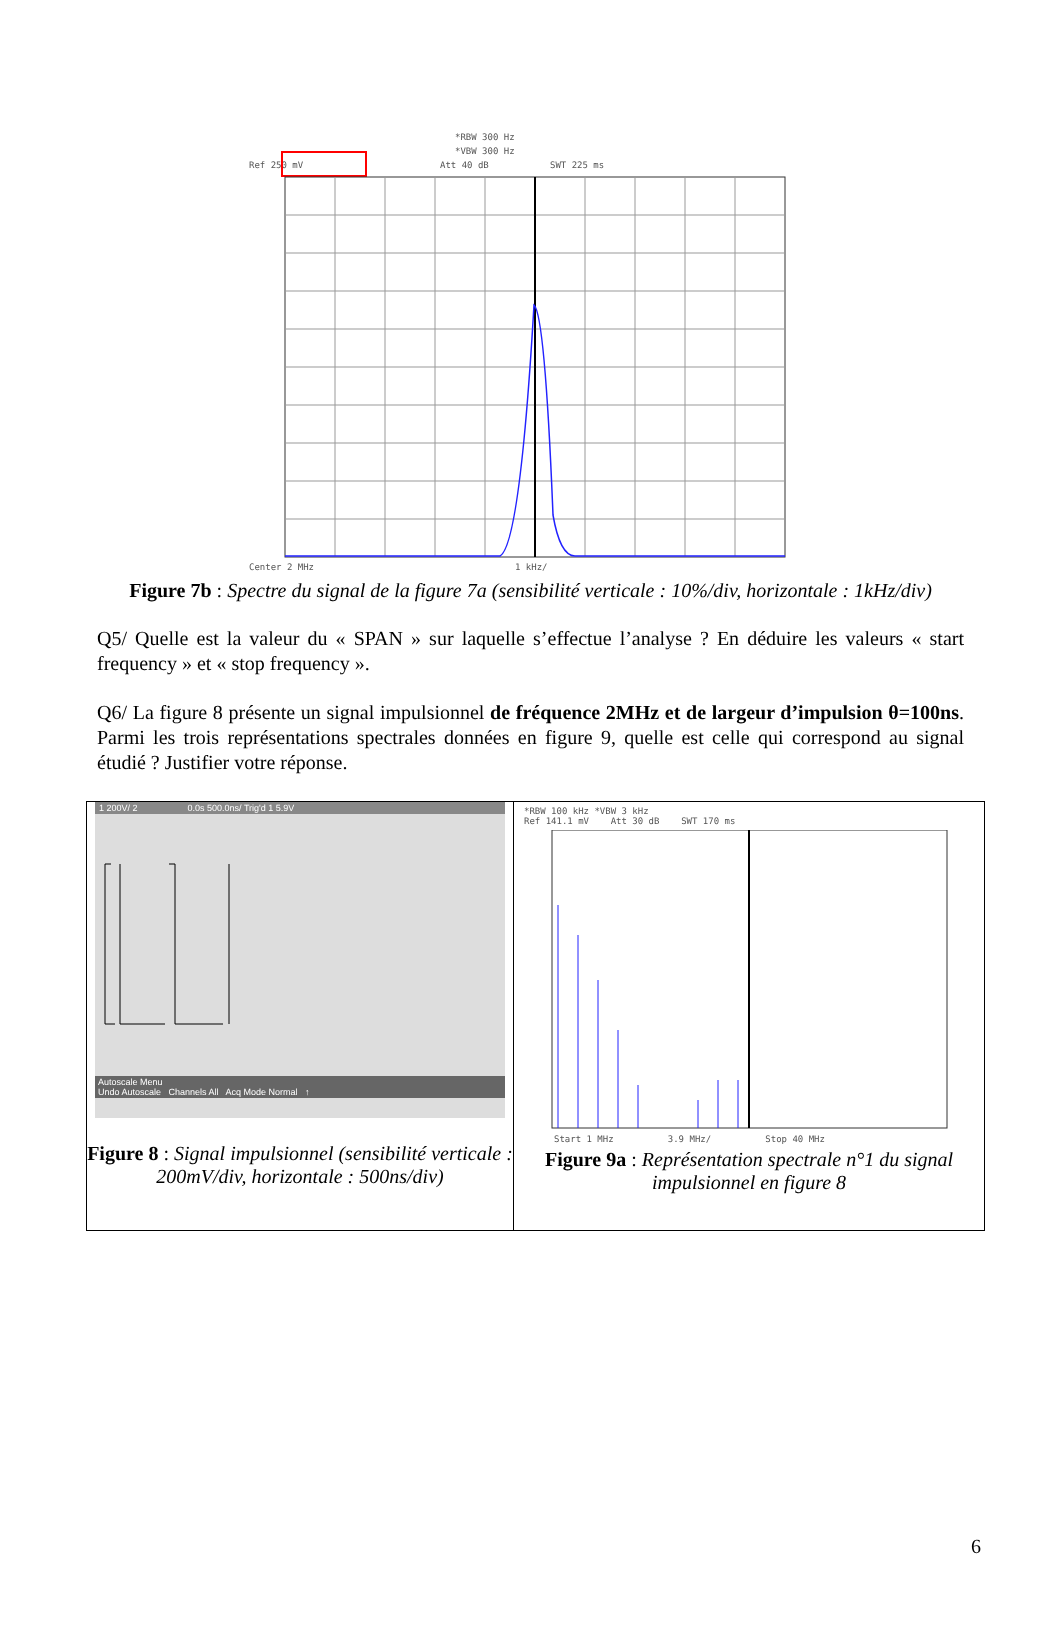*RBW 300 Hz
*VBW 300 Hz
Ref 250 mV
Att 40 dB
SWT 225 ms
Center 2 MHz
1 kHz/
Figure 7b : Spectre du signal de la figure 7a (sensibilité verticale : 10%/div, horizontale : 1kHz/div)
Q5/ Quelle est la valeur du « SPAN » sur laquelle s’effectue l’analyse ? En déduire les valeurs « start frequency » et « stop frequency ».
Q6/ La figure 8 présente un signal impulsionnel de fréquence 2MHz et de largeur d’impulsion θ=100ns. Parmi les trois représentations spectrales données en figure 9, quelle est celle qui correspond au signal étudié ? Justifier votre réponse.
| 1 200V/ 2 0.0s 500.0ns/ Trig'd 1 5.9V Autoscale Menu Undo Autoscale Channels All Acq Mode Normal ↑ Figure 8 : Signal impulsionnel (sensibilité verticale : 200mV/div, horizontale : 500ns/div) | *RBW 100 kHz *VBW 3 kHz Ref 141.1 mV Att 30 dB SWT 170 ms Start 1 MHz 3.9 MHz/ Stop 40 MHz Figure 9a : Représentation spectrale n°1 du signal impulsionnel en figure 8 |
6